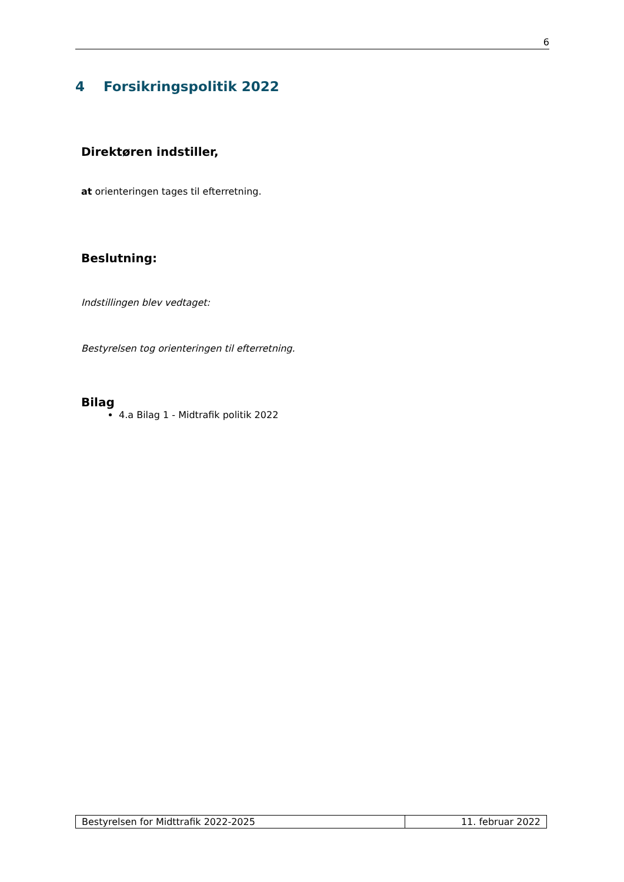6
4 Forsikringspolitik 2022
Direktøren indstiller,
at orienteringen tages til efterretning.
Beslutning:
Indstillingen blev vedtaget:
Bestyrelsen tog orienteringen til efterretning.
Bilag
4.a Bilag 1 - Midtrafik politik 2022
| Bestyrelsen for Midttrafik 2022-2025 | 11. februar 2022 |